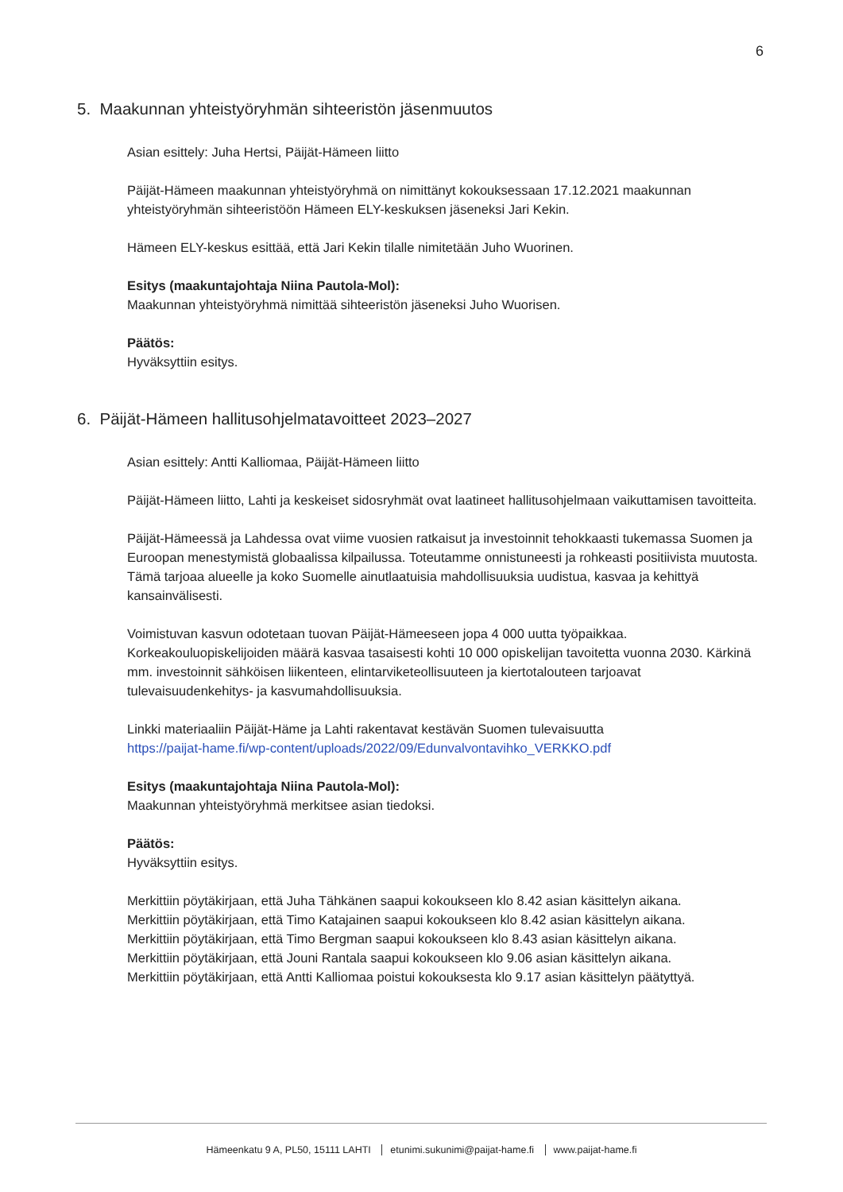6
5. Maakunnan yhteistyöryhmän sihteeristön jäsenmuutos
Asian esittely: Juha Hertsi, Päijät-Hämeen liitto
Päijät-Hämeen maakunnan yhteistyöryhmä on nimittänyt kokouksessaan 17.12.2021 maakunnan yhteistyöryhmän sihteeristöön Hämeen ELY-keskuksen jäseneksi Jari Kekin.
Hämeen ELY-keskus esittää, että Jari Kekin tilalle nimitetään Juho Wuorinen.
Esitys (maakuntajohtaja Niina Pautola-Mol):
Maakunnan yhteistyöryhmä nimittää sihteeristön jäseneksi Juho Wuorisen.
Päätös:
Hyväksyttiin esitys.
6. Päijät-Hämeen hallitusohjelmatavoitteet 2023–2027
Asian esittely: Antti Kalliomaa, Päijät-Hämeen liitto
Päijät-Hämeen liitto, Lahti ja keskeiset sidosryhmät ovat laatineet hallitusohjelmaan vaikuttamisen tavoitteita.
Päijät-Hämeessä ja Lahdessa ovat viime vuosien ratkaisut ja investoinnit tehokkaasti tukemassa Suomen ja Euroopan menestymistä globaalissa kilpailussa. Toteutamme onnistuneesti ja rohkeasti positiivista muutosta. Tämä tarjoaa alueelle ja koko Suomelle ainutlaatuisia mahdollisuuksia uudistua, kasvaa ja kehittyä kansainvälisesti.
Voimistuvan kasvun odotetaan tuovan Päijät-Hämeeseen jopa 4 000 uutta työpaikkaa. Korkeakouluopiskelijoiden määrä kasvaa tasaisesti kohti 10 000 opiskelijan tavoitetta vuonna 2030. Kärkinä mm. investoinnit sähköisen liikenteen, elintarviketeollisuuteen ja kiertotalouteen tarjoavat tulevaisuudenkehitys- ja kasvumahdollisuuksia.
Linkki materiaaliin Päijät-Häme ja Lahti rakentavat kestävän Suomen tulevaisuutta
https://paijat-hame.fi/wp-content/uploads/2022/09/Edunvalvontavihko_VERKKO.pdf
Esitys (maakuntajohtaja Niina Pautola-Mol):
Maakunnan yhteistyöryhmä merkitsee asian tiedoksi.
Päätös:
Hyväksyttiin esitys.
Merkittiin pöytäkirjaan, että Juha Tähkänen saapui kokoukseen klo 8.42 asian käsittelyn aikana.
Merkittiin pöytäkirjaan, että Timo Katajainen saapui kokoukseen klo 8.42 asian käsittelyn aikana.
Merkittiin pöytäkirjaan, että Timo Bergman saapui kokoukseen klo 8.43 asian käsittelyn aikana.
Merkittiin pöytäkirjaan, että Jouni Rantala saapui kokoukseen klo 9.06 asian käsittelyn aikana.
Merkittiin pöytäkirjaan, että Antti Kalliomaa poistui kokouksesta klo 9.17 asian käsittelyn päätyttyä.
Hämeenkatu 9 A, PL50, 15111 LAHTI etunimi.sukunimi@paijat-hame.fi www.paijat-hame.fi